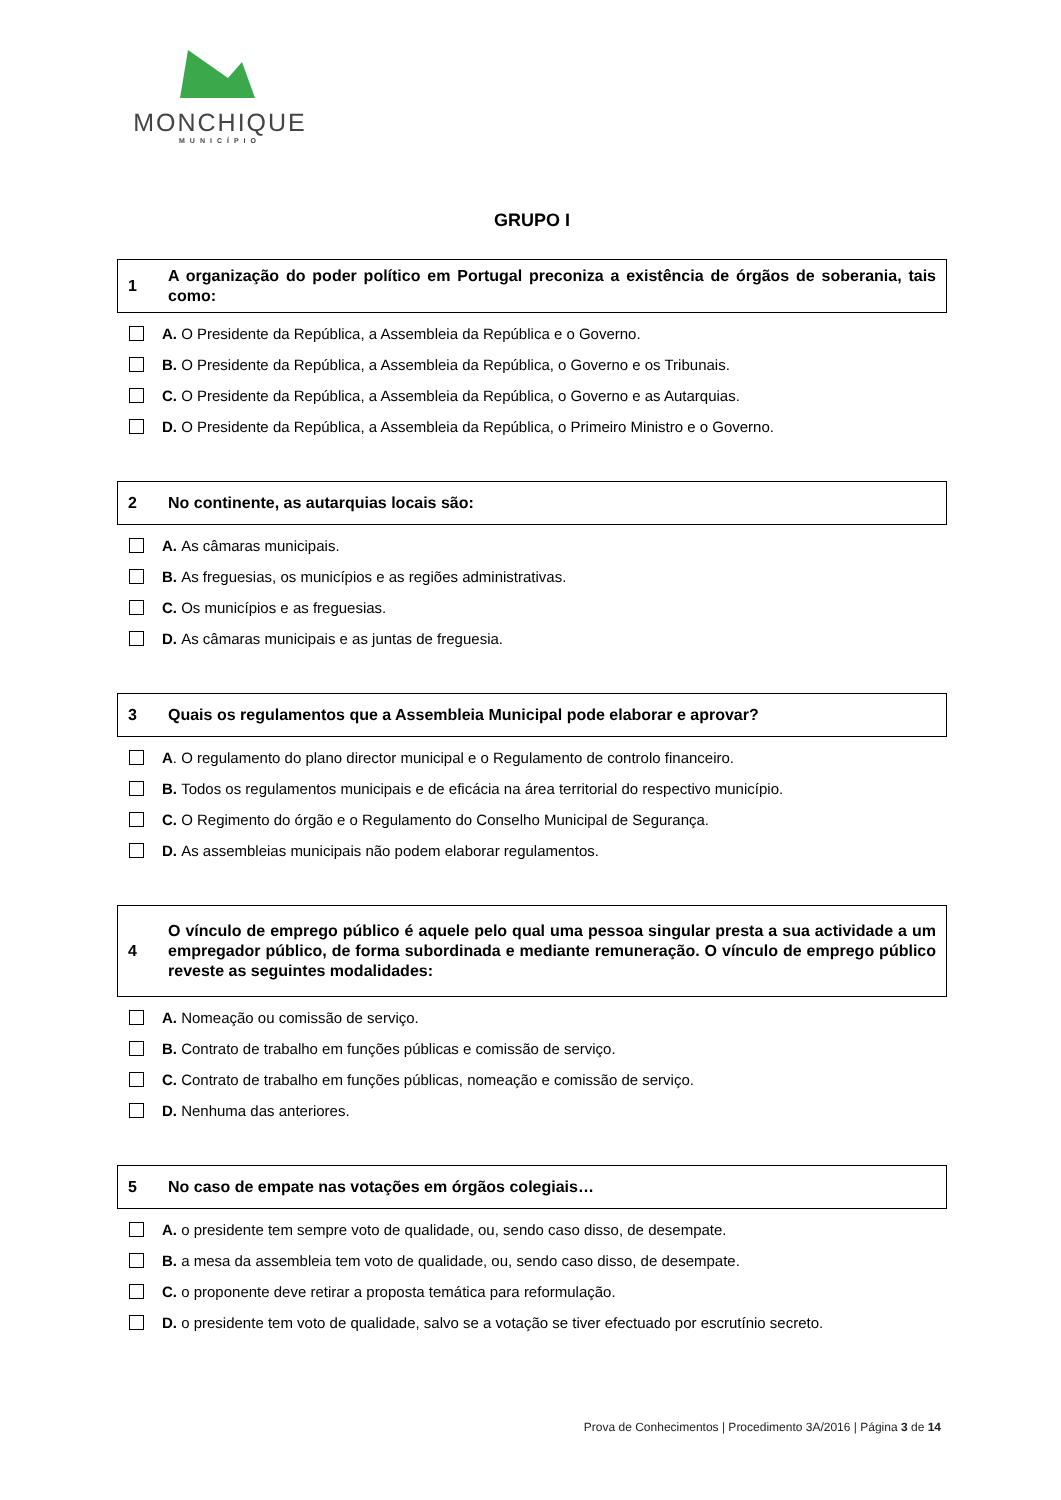MONCHIQUE
MUNICÍPIO
GRUPO I
1 A organização do poder político em Portugal preconiza a existência de órgãos de soberania, tais como:
A. O Presidente da República, a Assembleia da República e o Governo.
B. O Presidente da República, a Assembleia da República, o Governo e os Tribunais.
C. O Presidente da República, a Assembleia da República, o Governo e as Autarquias.
D. O Presidente da República, a Assembleia da República, o Primeiro Ministro e o Governo.
2 No continente, as autarquias locais são:
A. As câmaras municipais.
B. As freguesias, os municípios e as regiões administrativas.
C. Os municípios e as freguesias.
D. As câmaras municipais e as juntas de freguesia.
3 Quais os regulamentos que a Assembleia Municipal pode elaborar e aprovar?
A. O regulamento do plano director municipal e o Regulamento de controlo financeiro.
B. Todos os regulamentos municipais e de eficácia na área territorial do respectivo município.
C. O Regimento do órgão e o Regulamento do Conselho Municipal de Segurança.
D. As assembleias municipais não podem elaborar regulamentos.
4 O vínculo de emprego público é aquele pelo qual uma pessoa singular presta a sua actividade a um empregador público, de forma subordinada e mediante remuneração. O vínculo de emprego público reveste as seguintes modalidades:
A. Nomeação ou comissão de serviço.
B. Contrato de trabalho em funções públicas e comissão de serviço.
C. Contrato de trabalho em funções públicas, nomeação e comissão de serviço.
D. Nenhuma das anteriores.
5 No caso de empate nas votações em órgãos colegiais…
A. o presidente tem sempre voto de qualidade, ou, sendo caso disso, de desempate.
B. a mesa da assembleia tem voto de qualidade, ou, sendo caso disso, de desempate.
C. o proponente deve retirar a proposta temática para reformulação.
D. o presidente tem voto de qualidade, salvo se a votação se tiver efectuado por escrutínio secreto.
Prova de Conhecimentos | Procedimento 3A/2016 | Página 3 de 14